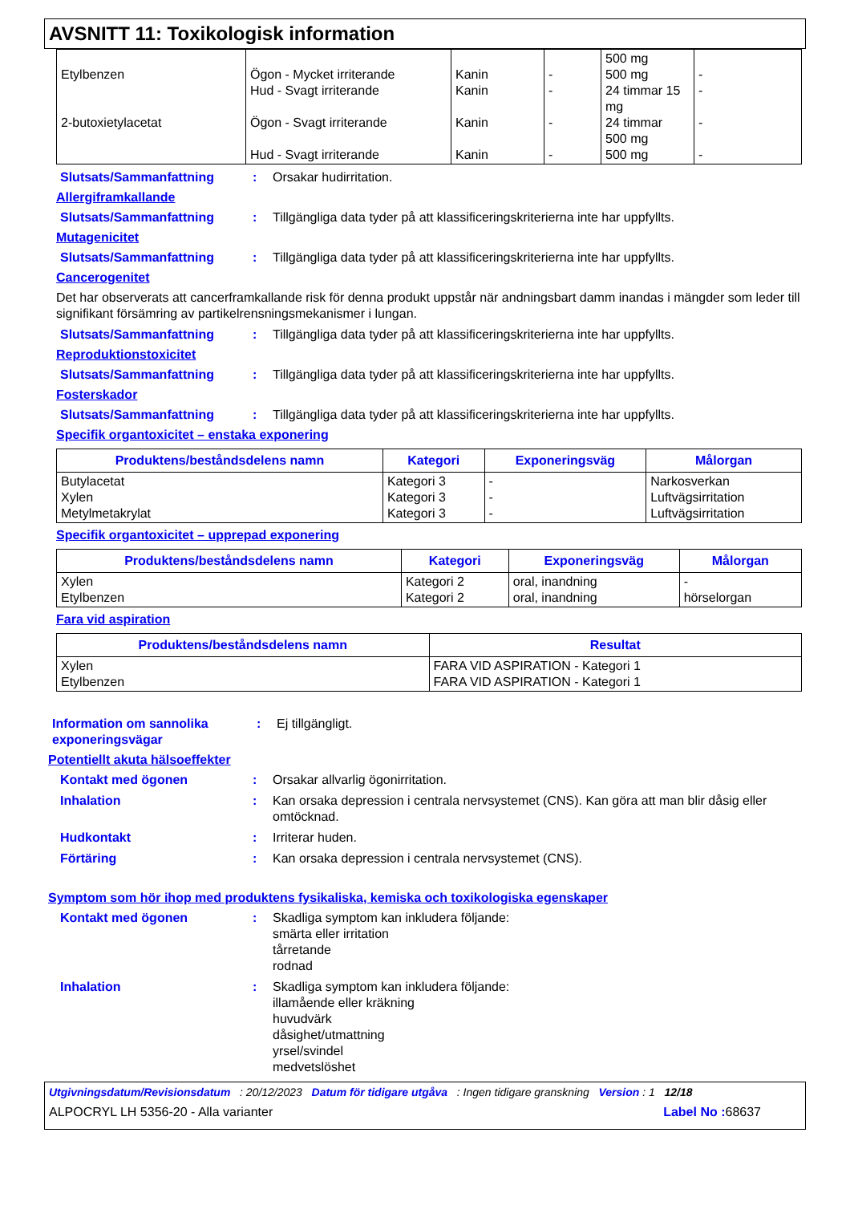AVSNITT 11: Toxikologisk information
| Etylbenzen 2-butoxietylacetat | Ögon - Mycket irriterande Hud - Svagt irriterande Ögon - Svagt irriterande Hud - Svagt irriterande | Kanin Kanin Kanin Kanin | - - - - | 500 mg 500 mg 24 timmar 15 mg 24 timmar 500 mg 500 mg | - - - - |
Slutsats/Sammanfattning: Orsakar hudirritation.
Allergiframkallande
Slutsats/Sammanfattning: Tillgängliga data tyder på att klassificeringskriterierna inte har uppfyllts.
Mutagenicitet
Slutsats/Sammanfattning: Tillgängliga data tyder på att klassificeringskriterierna inte har uppfyllts.
Cancerogenitet
Det har observerats att cancerframkallande risk för denna produkt uppstår när andningsbart damm inandas i mängder som leder till signifikant försämring av partikelrensningsmekanismer i lungan.
Slutsats/Sammanfattning: Tillgängliga data tyder på att klassificeringskriterierna inte har uppfyllts.
Reproduktionstoxicitet
Slutsats/Sammanfattning: Tillgängliga data tyder på att klassificeringskriterierna inte har uppfyllts.
Fosterskador
Slutsats/Sammanfattning: Tillgängliga data tyder på att klassificeringskriterierna inte har uppfyllts.
Specifik organtoxicitet – enstaka exponering
| Produktens/beståndsdelens namn | Kategori | Exponeringsväg | Målorgan |
| --- | --- | --- | --- |
| Butylacetat Xylen Metylmetakrylat | Kategori 3 Kategori 3 Kategori 3 | - - - | Narkosverkan Luftvägsirritation Luftvägsirritation |
Specifik organtoxicitet – upprepad exponering
| Produktens/beståndsdelens namn | Kategori | Exponeringsväg | Målorgan |
| --- | --- | --- | --- |
| Xylen Etylbenzen | Kategori 2 Kategori 2 | oral, inandning oral, inandning | - hörselorgan |
Fara vid aspiration
| Produktens/beståndsdelens namn | Resultat |
| --- | --- |
| Xylen Etylbenzen | FARA VID ASPIRATION - Kategori 1 FARA VID ASPIRATION - Kategori 1 |
Information om sannolika exponeringsvägar: Ej tillgängligt.
Potentiellt akuta hälsoeffekter
Kontakt med ögonen: Orsakar allvarlig ögonirritation.
Inhalation: Kan orsaka depression i centrala nervsystemet (CNS). Kan göra att man blir dåsig eller omtöcknad.
Hudkontakt: Irriterar huden.
Förtäring: Kan orsaka depression i centrala nervsystemet (CNS).
Symptom som hör ihop med produktens fysikaliska, kemiska och toxikologiska egenskaper
Kontakt med ögonen: Skadliga symptom kan inkludera följande:
smärta eller irritation
tårretande
rodnad
Inhalation: Skadliga symptom kan inkludera följande:
illamående eller kräkning
huvudvärk
dåsighet/utmattning
yrsel/svindel
medvetslöshet
Utgivningsdatum/Revisionsdatum : 20/12/2023 Datum för tidigare utgåva : Ingen tidigare granskning Version : 1 12/18
ALPOCRYL LH 5356-20 - Alla varianter Label No : 68637